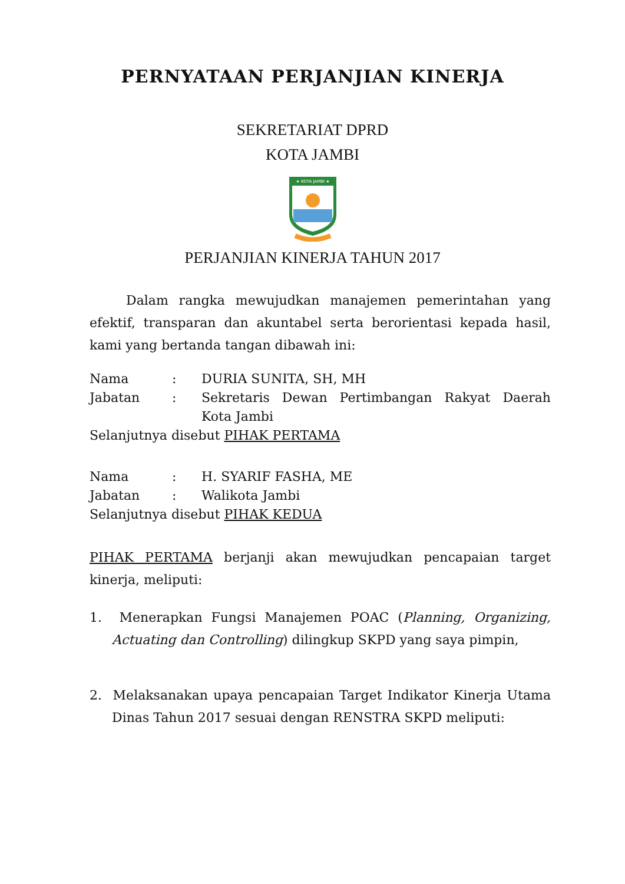PERNYATAAN PERJANJIAN KINERJA
SEKRETARIAT DPRD
KOTA JAMBI
★ KOTA JAMBI ★
PERJANJIAN KINERJA TAHUN 2017
Dalam rangka mewujudkan manajemen pemerintahan yang efektif, transparan dan akuntabel serta berorientasi kepada hasil, kami yang bertanda tangan dibawah ini:
| Nama | : | DURIA SUNITA, SH, MH |
| Jabatan | : | Sekretaris Dewan Pertimbangan Rakyat Daerah Kota Jambi |
| Selanjutnya disebut PIHAK PERTAMA | | |
| Nama | : | H. SYARIF FASHA, ME |
| Jabatan | : | Walikota Jambi |
| Selanjutnya disebut PIHAK KEDUA | | |
PIHAK PERTAMA berjanji akan mewujudkan pencapaian target kinerja, meliputi:
1. Menerapkan Fungsi Manajemen POAC (Planning, Organizing, Actuating dan Controlling) dilingkup SKPD yang saya pimpin,
2. Melaksanakan upaya pencapaian Target Indikator Kinerja Utama Dinas Tahun 2017 sesuai dengan RENSTRA SKPD meliputi: